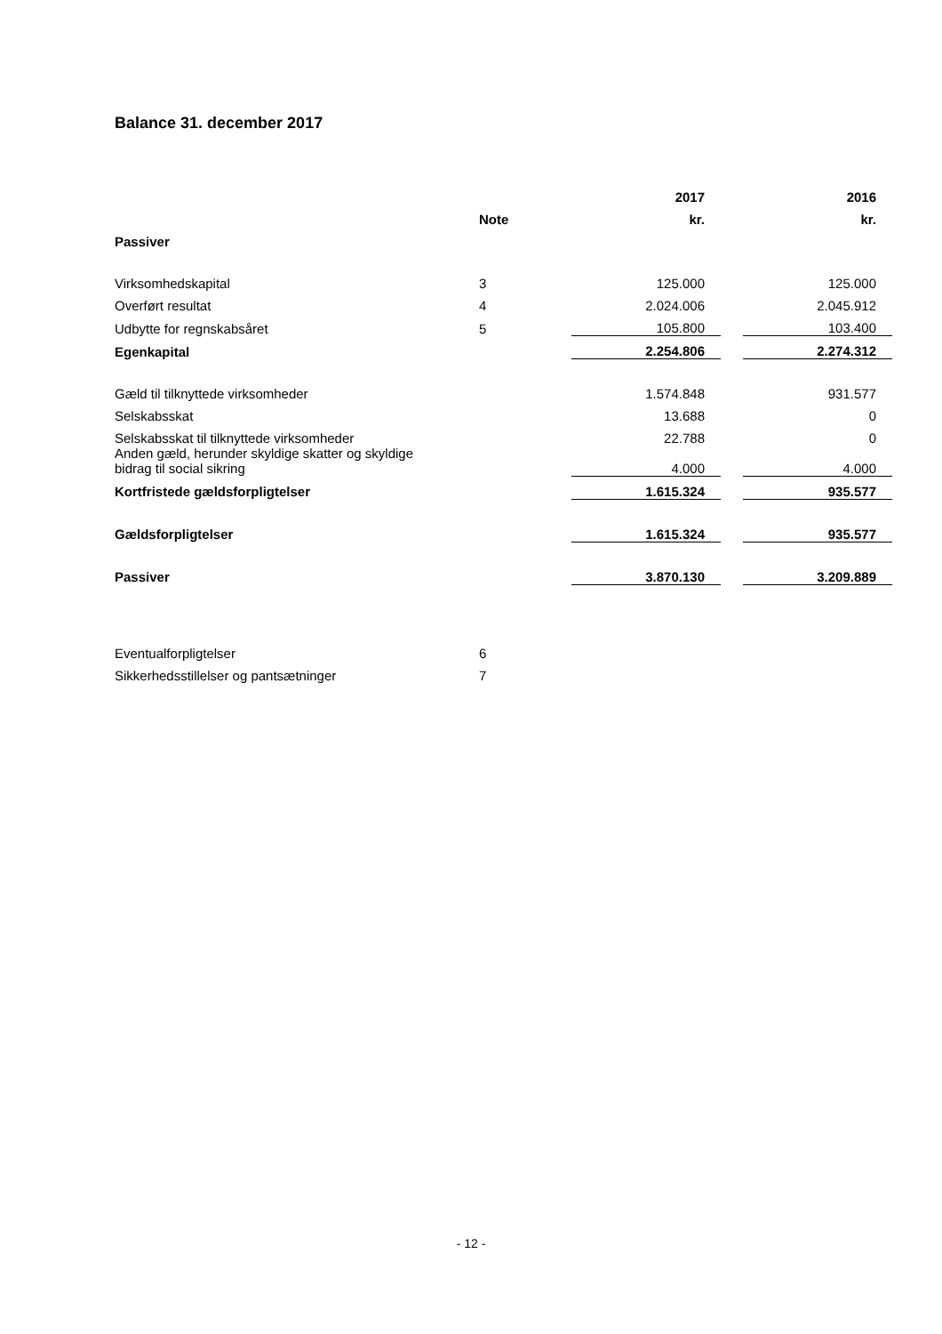Balance 31. december 2017
| | | 2017 | | 2016 |
| --- | --- | --- | --- | --- |
| | Note | kr. | | kr. |
| Passiver | | | | |
| Virksomhedskapital | 3 | 125.000 | | 125.000 |
| Overført resultat | 4 | 2.024.006 | | 2.045.912 |
| Udbytte for regnskabsåret | 5 | 105.800 | | 103.400 |
| Egenkapital | | 2.254.806 | | 2.274.312 |
| Gæld til tilknyttede virksomheder | | 1.574.848 | | 931.577 |
| Selskabsskat | | 13.688 | | 0 |
| Selskabsskat til tilknyttede virksomheder | | 22.788 | | 0 |
| Anden gæld, herunder skyldige skatter og skyldige bidrag til social sikring | | 4.000 | | 4.000 |
| Kortfristede gældsforpligtelser | | 1.615.324 | | 935.577 |
| Gældsforpligtelser | | 1.615.324 | | 935.577 |
| Passiver | | 3.870.130 | | 3.209.889 |
| Eventualforpligtelser | 6 | | | |
| Sikkerhedsstillelser og pantsætninger | 7 | | | |
- 12 -